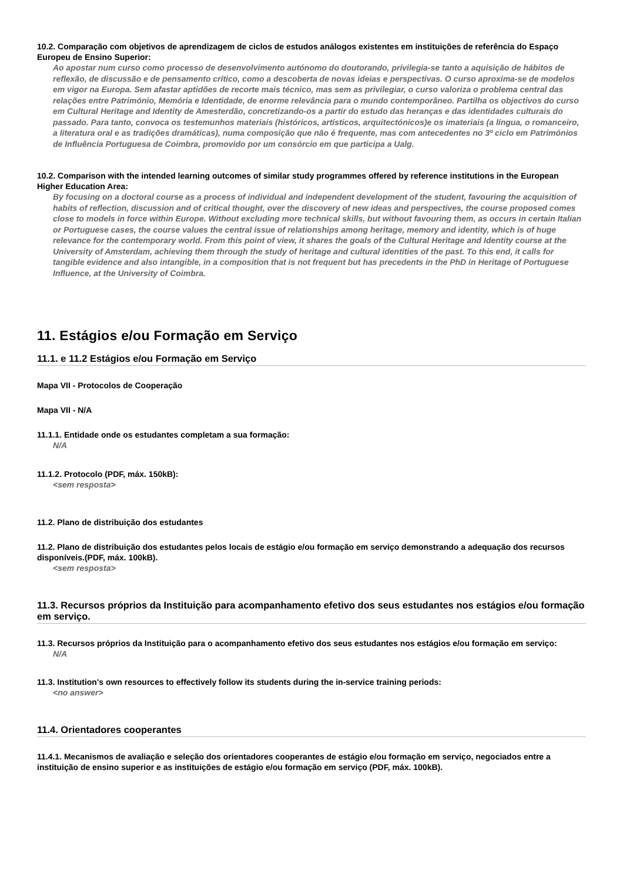10.2. Comparação com objetivos de aprendizagem de ciclos de estudos análogos existentes em instituições de referência do Espaço Europeu de Ensino Superior:
Ao apostar num curso como processo de desenvolvimento autónomo do doutorando, privilegia-se tanto a aquisição de hábitos de reflexão, de discussão e de pensamento crítico, como a descoberta de novas ideias e perspectivas. O curso aproxima-se de modelos em vigor na Europa. Sem afastar aptidões de recorte mais técnico, mas sem as privilegiar, o curso valoriza o problema central das relações entre Património, Memória e Identidade, de enorme relevância para o mundo contemporâneo. Partilha os objectivos do curso em Cultural Heritage and Identity de Amesterdão, concretizando-os a partir do estudo das heranças e das identidades culturais do passado. Para tanto, convoca os testemunhos materiais (históricos, artísticos, arquitectónicos)e os imateriais (a língua, o romanceiro, a literatura oral e as tradições dramáticas), numa composição que não é frequente, mas com antecedentes no 3º ciclo em Patrimónios de Influência Portuguesa de Coimbra, promovido por um consórcio em que participa a Ualg.
10.2. Comparison with the intended learning outcomes of similar study programmes offered by reference institutions in the European Higher Education Area:
By focusing on a doctoral course as a process of individual and independent development of the student, favouring the acquisition of habits of reflection, discussion and of critical thought, over the discovery of new ideas and perspectives, the course proposed comes close to models in force within Europe. Without excluding more technical skills, but without favouring them, as occurs in certain Italian or Portuguese cases, the course values the central issue of relationships among heritage, memory and identity, which is of huge relevance for the contemporary world. From this point of view, it shares the goals of the Cultural Heritage and Identity course at the University of Amsterdam, achieving them through the study of heritage and cultural identities of the past. To this end, it calls for tangible evidence and also intangible, in a composition that is not frequent but has precedents in the PhD in Heritage of Portuguese Influence, at the University of Coimbra.
11. Estágios e/ou Formação em Serviço
11.1. e 11.2 Estágios e/ou Formação em Serviço
Mapa VII - Protocolos de Cooperação
Mapa VII - N/A
11.1.1. Entidade onde os estudantes completam a sua formação:
N/A
11.1.2. Protocolo (PDF, máx. 150kB):
<sem resposta>
11.2. Plano de distribuição dos estudantes
11.2. Plano de distribuição dos estudantes pelos locais de estágio e/ou formação em serviço demonstrando a adequação dos recursos disponíveis.(PDF, máx. 100kB).
<sem resposta>
11.3. Recursos próprios da Instituição para acompanhamento efetivo dos seus estudantes nos estágios e/ou formação em serviço.
11.3. Recursos próprios da Instituição para o acompanhamento efetivo dos seus estudantes nos estágios e/ou formação em serviço:
N/A
11.3. Institution's own resources to effectively follow its students during the in-service training periods:
<no answer>
11.4. Orientadores cooperantes
11.4.1. Mecanismos de avaliação e seleção dos orientadores cooperantes de estágio e/ou formação em serviço, negociados entre a instituição de ensino superior e as instituições de estágio e/ou formação em serviço (PDF, máx. 100kB).